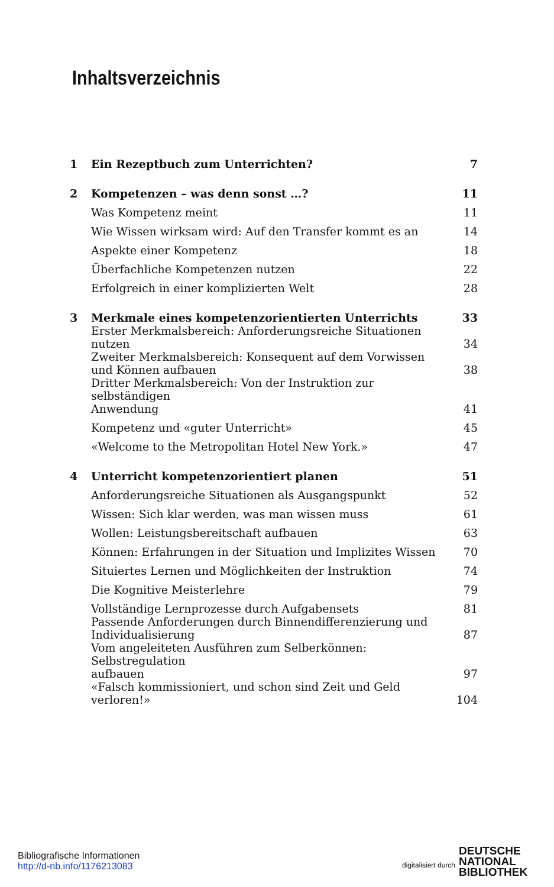Inhaltsverzeichnis
| 1 | Ein Rezeptbuch zum Unterrichten? | 7 |
| 2 | Kompetenzen – was denn sonst …? | 11 |
| | Was Kompetenz meint | 11 |
| | Wie Wissen wirksam wird: Auf den Transfer kommt es an | 14 |
| | Aspekte einer Kompetenz | 18 |
| | Überfachliche Kompetenzen nutzen | 22 |
| | Erfolgreich in einer komplizierten Welt | 28 |
| 3 | Merkmale eines kompetenzorientierten Unterrichts | 33 |
| | Erster Merkmalsbereich: Anforderungsreiche Situationen nutzen | 34 |
| | Zweiter Merkmalsbereich: Konsequent auf dem Vorwissen und Können aufbauen | 38 |
| | Dritter Merkmalsbereich: Von der Instruktion zur selbständigen Anwendung | 41 |
| | Kompetenz und «guter Unterricht» | 45 |
| | «Welcome to the Metropolitan Hotel New York.» | 47 |
| 4 | Unterricht kompetenzorientiert planen | 51 |
| | Anforderungsreiche Situationen als Ausgangspunkt | 52 |
| | Wissen: Sich klar werden, was man wissen muss | 61 |
| | Wollen: Leistungsbereitschaft aufbauen | 63 |
| | Können: Erfahrungen in der Situation und Implizites Wissen | 70 |
| | Situiertes Lernen und Möglichkeiten der Instruktion | 74 |
| | Die Kognitive Meisterlehre | 79 |
| | Vollständige Lernprozesse durch Aufgabensets | 81 |
| | Passende Anforderungen durch Binnendifferenzierung und Individualisierung | 87 |
| | Vom angeleiteten Ausführen zum Selberkönnen: Selbstregulation aufbauen | 97 |
| | «Falsch kommissioniert, und schon sind Zeit und Geld verloren!» | 104 |
Bibliografische Informationen
http://d-nb.info/1176213083
digitalisiert durch DEUTSCHE
NATIONAL
BIBLIOTHEK